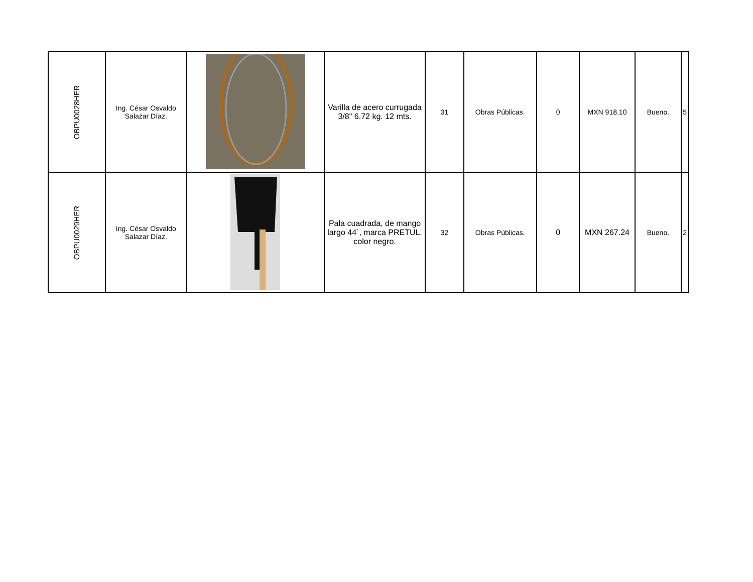| OBPU0028HER | Ing. César Osvaldo Salazar Díaz. | | Varilla de acero currugada 3/8" 6.72 kg. 12 mts. | 31 | Obras Públicas. | 0 | MXN 918.10 | Bueno. | 5 |
| OBPU0029HER | Ing. César Osvaldo Salazar Díaz. | | Pala cuadrada, de mango largo 44´, marca PRETUL, color negro. | 32 | Obras Públicas. | 0 | MXN 267.24 | Bueno. | 2 |